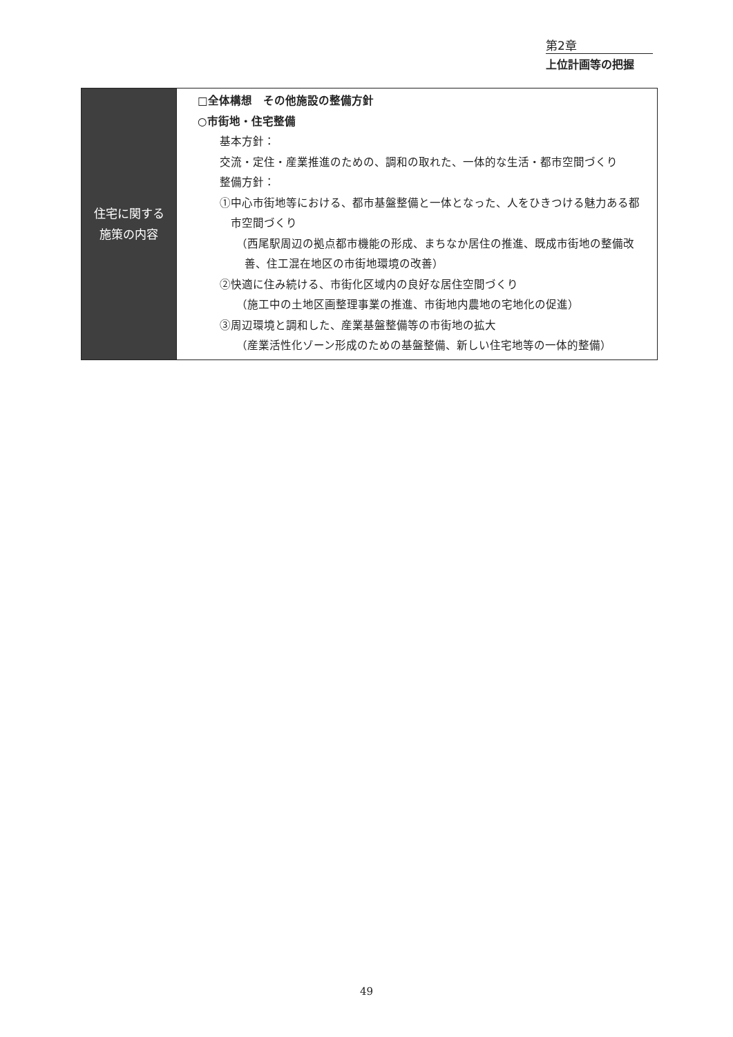第2章
上位計画等の把握
| 住宅に関する 施策の内容 | □全体構想 その他施設の整備方針 ○市街地・住宅整備 基本方針： 交流・定住・産業推進のための、調和の取れた、一体的な生活・都市空間づくり 整備方針： ①中心市街地等における、都市基盤整備と一体となった、人をひきつける魅力ある都市空間づくり （西尾駅周辺の拠点都市機能の形成、まちなか居住の推進、既成市街地の整備改善、住工混在地区の市街地環境の改善） ②快適に住み続ける、市街化区域内の良好な居住空間づくり （施工中の土地区画整理事業の推進、市街地内農地の宅地化の促進） ③周辺環境と調和した、産業基盤整備等の市街地の拡大 （産業活性化ゾーン形成のための基盤整備、新しい住宅地等の一体的整備） |
49